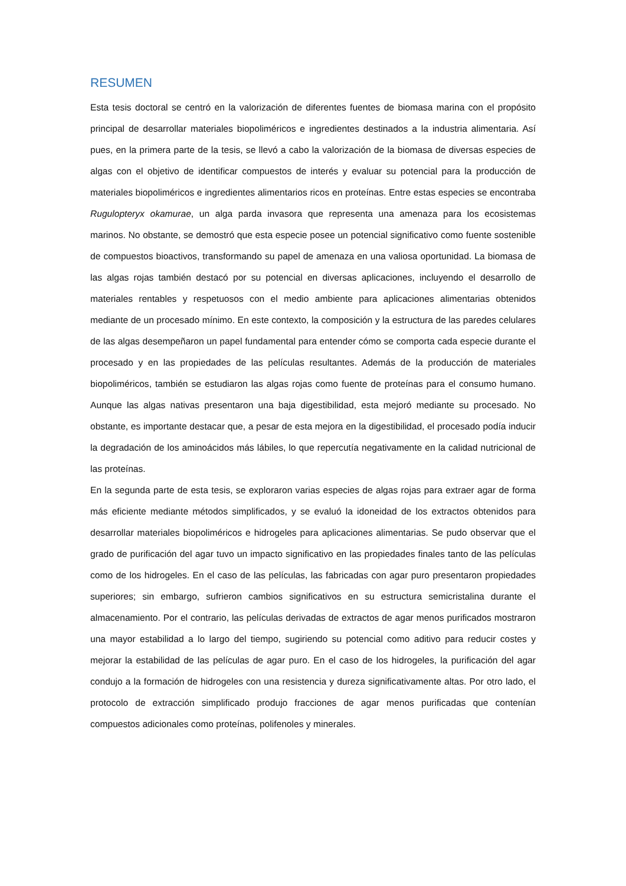RESUMEN
Esta tesis doctoral se centró en la valorización de diferentes fuentes de biomasa marina con el propósito principal de desarrollar materiales biopoliméricos e ingredientes destinados a la industria alimentaria. Así pues, en la primera parte de la tesis, se llevó a cabo la valorización de la biomasa de diversas especies de algas con el objetivo de identificar compuestos de interés y evaluar su potencial para la producción de materiales biopoliméricos e ingredientes alimentarios ricos en proteínas. Entre estas especies se encontraba Rugulopteryx okamurae, un alga parda invasora que representa una amenaza para los ecosistemas marinos. No obstante, se demostró que esta especie posee un potencial significativo como fuente sostenible de compuestos bioactivos, transformando su papel de amenaza en una valiosa oportunidad. La biomasa de las algas rojas también destacó por su potencial en diversas aplicaciones, incluyendo el desarrollo de materiales rentables y respetuosos con el medio ambiente para aplicaciones alimentarias obtenidos mediante de un procesado mínimo. En este contexto, la composición y la estructura de las paredes celulares de las algas desempeñaron un papel fundamental para entender cómo se comporta cada especie durante el procesado y en las propiedades de las películas resultantes. Además de la producción de materiales biopoliméricos, también se estudiaron las algas rojas como fuente de proteínas para el consumo humano. Aunque las algas nativas presentaron una baja digestibilidad, esta mejoró mediante su procesado. No obstante, es importante destacar que, a pesar de esta mejora en la digestibilidad, el procesado podía inducir la degradación de los aminoácidos más lábiles, lo que repercutía negativamente en la calidad nutricional de las proteínas.
En la segunda parte de esta tesis, se exploraron varias especies de algas rojas para extraer agar de forma más eficiente mediante métodos simplificados, y se evaluó la idoneidad de los extractos obtenidos para desarrollar materiales biopoliméricos e hidrogeles para aplicaciones alimentarias. Se pudo observar que el grado de purificación del agar tuvo un impacto significativo en las propiedades finales tanto de las películas como de los hidrogeles. En el caso de las películas, las fabricadas con agar puro presentaron propiedades superiores; sin embargo, sufrieron cambios significativos en su estructura semicristalina durante el almacenamiento. Por el contrario, las películas derivadas de extractos de agar menos purificados mostraron una mayor estabilidad a lo largo del tiempo, sugiriendo su potencial como aditivo para reducir costes y mejorar la estabilidad de las películas de agar puro. En el caso de los hidrogeles, la purificación del agar condujo a la formación de hidrogeles con una resistencia y dureza significativamente altas. Por otro lado, el protocolo de extracción simplificado produjo fracciones de agar menos purificadas que contenían compuestos adicionales como proteínas, polifenoles y minerales.